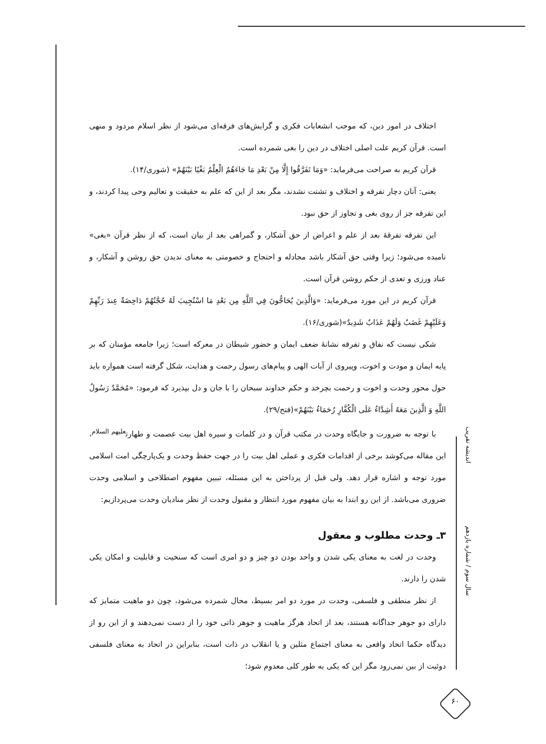اختلاف در امور دین، که موجب انشعابات فکری و گرایش‌های فرقه‌ای می‌شود از نظر اسلام مردود و منهی است. قرآن کریم علت اصلی اختلاف در دین را بغی شمرده است.
قرآن کریم به صراحت می‌فرماید: «وَمَا تَفَرَّقُوا إِلَّا مِنْ بَعْدِ مَا جَاءَهُمُ الْعِلْمُ بَغْيًا بَيْنَهُمْ» (شوری/۱۴).
یعنی: آنان دچار تفرقه و اختلاف و تشتت نشدند، مگر بعد از این که علم به حقیقت و تعالیم وحی پیدا کردند، و این تفرقه جز از روی بغی و تجاوز از حق نبود.
این تفرقه تفرقهٔ بعد از علم و اعراض از حق آشکار، و گمراهی بعد از بیان است، که از نظر قرآن «بغی» نامیده می‌شود؛ زیرا وقتی حق آشکار باشد مجادله و احتجاج و خصومتی به معنای ندیدن حق روشن و آشکار، و عناد ورزی و تعدی از حکم روشن قرآن است.
قرآن کریم در این مورد می‌فرماید: «وَالَّذِينَ يُحَاجُّونَ فِي اللَّهِ مِن بَعْدِ مَا اسْتُجِيبَ لَهُ حُجَّتُهُمْ دَاحِضَةٌ عِندَ رَبِّهِمْ وَعَلَيْهِمْ غَضَبٌ وَلَهُمْ عَذَابٌ شَدِيدٌ»(شوری/۱۶).
شکی نیست که نفاق و تفرقه نشانهٔ ضعف ایمان و حضور شیطان در معرکه است؛ زیرا جامعه مؤمنان که بر پایه ایمان و مودت و اخوت، وپیروی از آیات الهی و پیام‌های رسول رحمت و هدایت، شکل گرفته است همواره باید حول محور وحدت و اخوت و رحمت بچرخد و حکم خداوند سبحان را با جان و دل بپذیرد که فرمود: «مُحَمَّدٌ رَسُولُ اللَّهِ وَ الَّذِينَ مَعَهُ أَشِدَّاءُ عَلَى الْكُفَّارِ رُحَمَاءُ بَيْنَهُمْ»(فتح/۲۹).
با توجه به ضرورت و جایگاه وحدت در مکتب قرآن و در کلمات و سیره اهل بیت عصمت و طهارت<sup>علیهم السلام</sup>، این مقاله می‌کوشد برخی از اقدامات فکری و عملی اهل بیت را در جهت حفظ وحدت و یک‌پارچگی امت اسلامی مورد توجه و اشاره قرار دهد. ولی قبل از پرداختن به این مسئله، تبیین مفهوم اصطلاحی و اسلامی وحدت ضروری می‌باشد. از این رو ابتدا به بیان مفهوم مورد انتظار و مقبول وحدت از نظر منادیان وحدت می‌پردازیم:
۳ـ وحدت مطلوب و معقول
وحدت در لغت به معنای یکی شدن و واحد بودن دو چیز و دو امری است که سنخیت و قابلیت و امکان یکی شدن را دارند.
از نظر منطقی و فلسفی، وحدت در مورد دو امر بسیط، محال شمرده می‌شود، چون دو ماهیت متمایز که دارای دو جوهر جداگانه هستند، بعد از اتحاد هرگز ماهیت و جوهر ذاتی خود را از دست نمی‌دهند و از این رو از دیدگاه حکما اتحاد واقعی به معنای اجتماع مثلین و یا انقلاب در ذات است، بنابراین در اتحاد به معنای فلسفی دوئیت از بین نمی‌رود مگر این که یکی به طور کلی معدوم شود؛
اندیشه تقریب
سال سوم / شماره یازدهم
۶۰